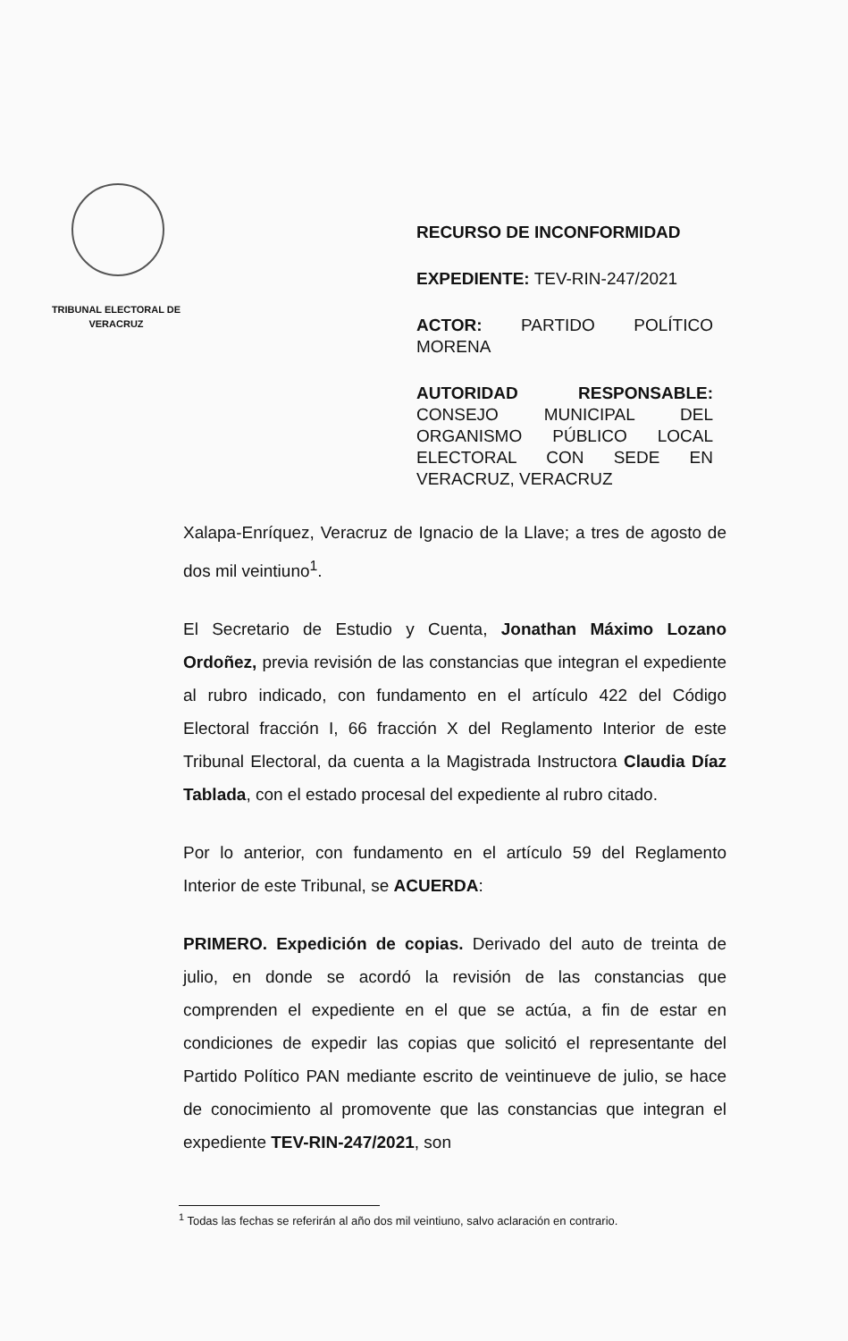TRIBUNAL ELECTORAL DE VERACRUZ
RECURSO DE INCONFORMIDAD
EXPEDIENTE: TEV-RIN-247/2021
ACTOR: PARTIDO POLÍTICO MORENA
AUTORIDAD RESPONSABLE: CONSEJO MUNICIPAL DEL ORGANISMO PÚBLICO LOCAL ELECTORAL CON SEDE EN VERACRUZ, VERACRUZ
Xalapa-Enríquez, Veracruz de Ignacio de la Llave; a tres de agosto de dos mil veintiuno<sup>1</sup>.
El Secretario de Estudio y Cuenta, Jonathan Máximo Lozano Ordoñez, previa revisión de las constancias que integran el expediente al rubro indicado, con fundamento en el artículo 422 del Código Electoral fracción I, 66 fracción X del Reglamento Interior de este Tribunal Electoral, da cuenta a la Magistrada Instructora Claudia Díaz Tablada, con el estado procesal del expediente al rubro citado.
Por lo anterior, con fundamento en el artículo 59 del Reglamento Interior de este Tribunal, se ACUERDA:
PRIMERO. Expedición de copias. Derivado del auto de treinta de julio, en donde se acordó la revisión de las constancias que comprenden el expediente en el que se actúa, a fin de estar en condiciones de expedir las copias que solicitó el representante del Partido Político PAN mediante escrito de veintinueve de julio, se hace de conocimiento al promovente que las constancias que integran el expediente TEV-RIN-247/2021, son
<sup>1</sup> Todas las fechas se referirán al año dos mil veintiuno, salvo aclaración en contrario.